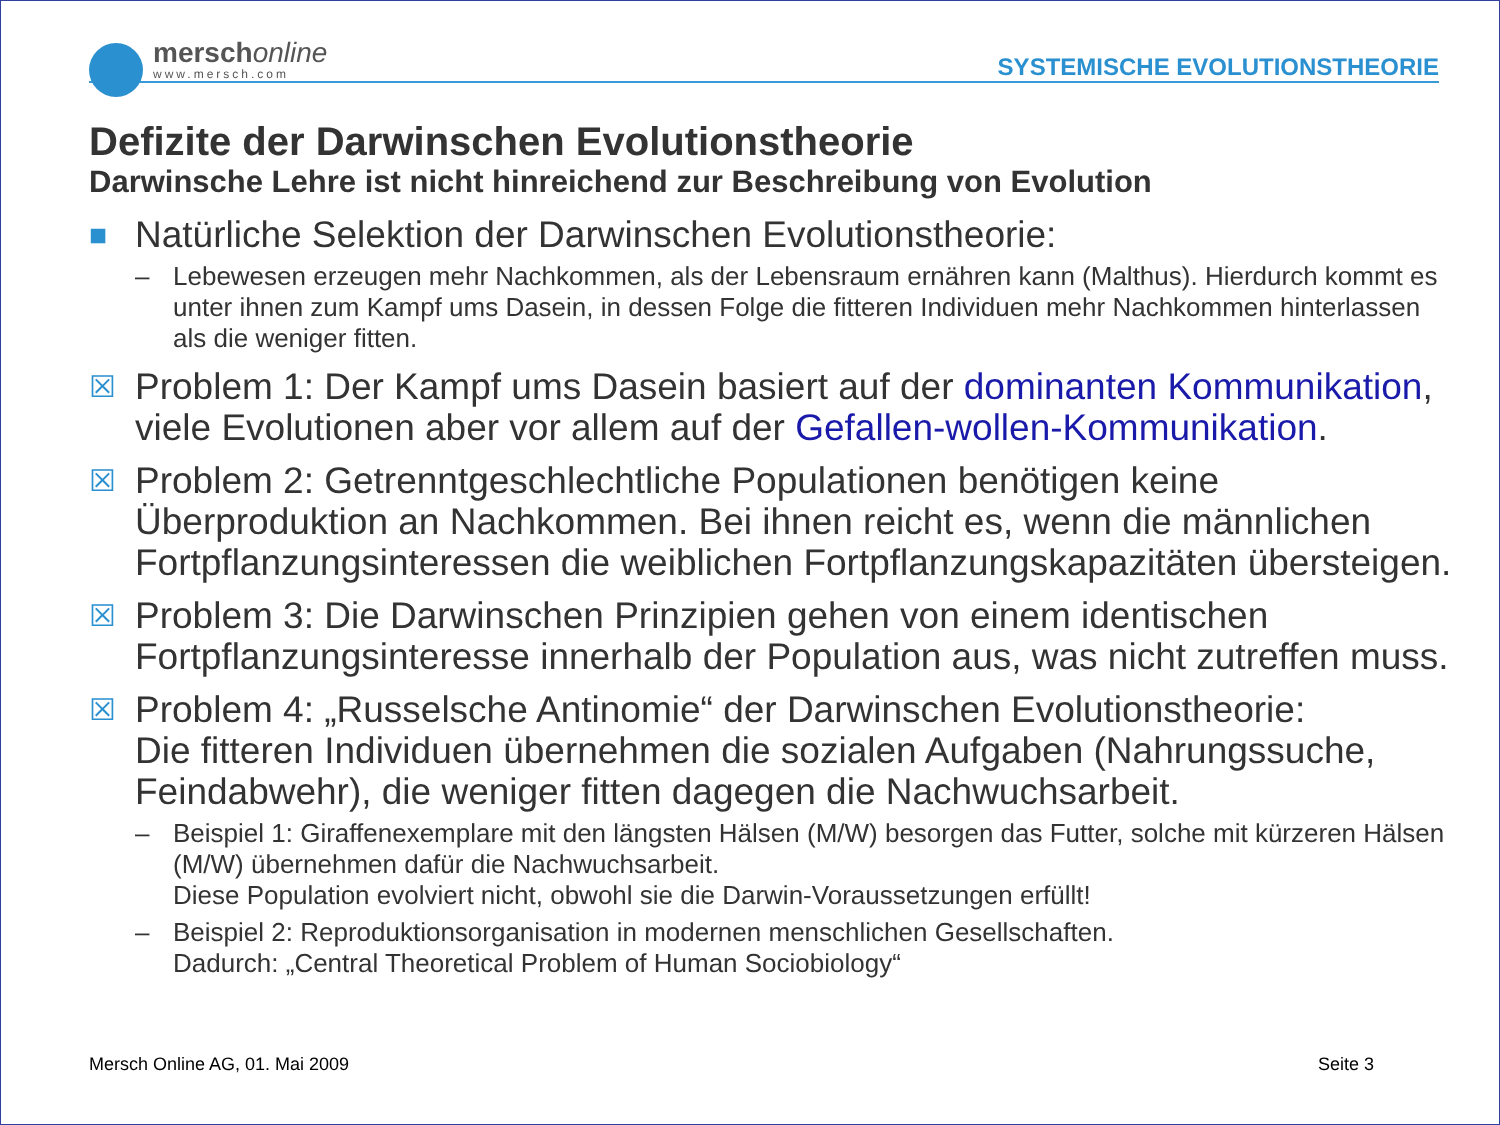merschonline
www.mersch.com
SYSTEMISCHE EVOLUTIONSTHEORIE
Defizite der Darwinschen Evolutionstheorie
Darwinsche Lehre ist nicht hinreichend zur Beschreibung von Evolution
■ Natürliche Selektion der Darwinschen Evolutionstheorie:
– Lebewesen erzeugen mehr Nachkommen, als der Lebensraum ernähren kann (Malthus). Hierdurch kommt es unter ihnen zum Kampf ums Dasein, in dessen Folge die fitteren Individuen mehr Nachkommen hinterlassen als die weniger fitten.
☒ Problem 1: Der Kampf ums Dasein basiert auf der dominanten Kommunikation, viele Evolutionen aber vor allem auf der Gefallen-wollen-Kommunikation.
☒ Problem 2: Getrenntgeschlechtliche Populationen benötigen keine Überproduktion an Nachkommen. Bei ihnen reicht es, wenn die männlichen Fortpflanzungsinteressen die weiblichen Fortpflanzungskapazitäten übersteigen.
☒ Problem 3: Die Darwinschen Prinzipien gehen von einem identischen Fortpflanzungsinteresse innerhalb der Population aus, was nicht zutreffen muss.
☒ Problem 4: „Russelsche Antinomie“ der Darwinschen Evolutionstheorie:
Die fitteren Individuen übernehmen die sozialen Aufgaben (Nahrungssuche, Feindabwehr), die weniger fitten dagegen die Nachwuchsarbeit.
– Beispiel 1: Giraffenexemplare mit den längsten Hälsen (M/W) besorgen das Futter, solche mit kürzeren Hälsen (M/W) übernehmen dafür die Nachwuchsarbeit.
Diese Population evolviert nicht, obwohl sie die Darwin-Voraussetzungen erfüllt!
– Beispiel 2: Reproduktionsorganisation in modernen menschlichen Gesellschaften.
Dadurch: „Central Theoretical Problem of Human Sociobiology“
Mersch Online AG, 01. Mai 2009 Seite 3